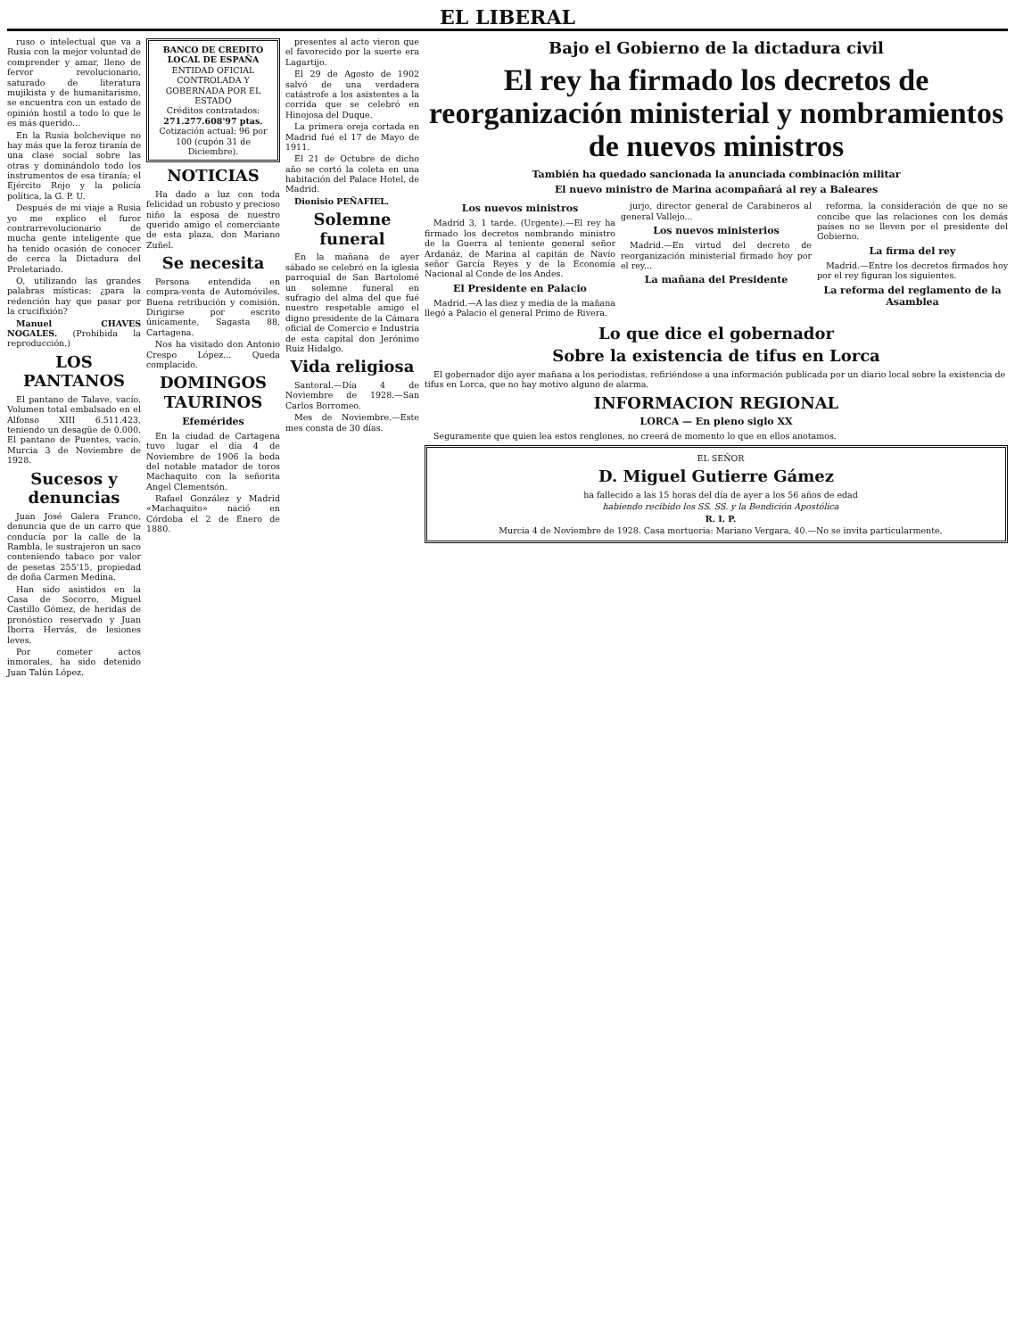EL LIBERAL
ruso o intelectual que va a Rusia con la mejor voluntad de comprender y amar, lleno de fervor revolucionario, saturado de literatura mujikista y de humanitarismo, se encuentra con un estado de opinión hostil a todo lo que le es más querido...
En la Rusia bolchevique no hay más que la feroz tiranía de una clase social sobre las otras y dominándolo todo los instrumentos de esa tiranía; el Ejército Rojo y la policía política, la G. P. U.
Después de mi viaje a Rusia yo me explico el furor contrarrevolucionario de mucha gente inteligente que ha tenido ocasión de conocer de cerca la Dictadura del Proletariado.
O, utilizando las grandes palabras místicas: ¿para la redención hay que pasar por la crucifixión?
Manuel CHAVES NOGALES. (Prohibida la reproducción.)
LOS PANTANOS
El pantano de Talave, vacío. Volumen total embalsado en el Alfonso XIII 6.511.423, teniendo un desagüe de 0.000. El pantano de Puentes, vacío. Murcia 3 de Noviembre de 1928.
Sucesos y denuncias
Juan José Galera Franco, denuncia que de un carro que conducía por la calle de la Rambla, le sustrajeron un saco conteniendo tabaco por valor de pesetas 255'15, propiedad de doña Carmen Medina.
Han sido asistidos en la Casa de Socorro, Miguel Castillo Gómez, de heridas de pronóstico reservado y Juan Iborra Hervás, de lesiones leves.
Por cometer actos inmorales, ha sido detenido Juan Talún López.
BANCO DE CREDITO LOCAL DE ESPAÑA
ENTIDAD OFICIAL CONTROLADA Y GOBERNADA POR EL ESTADO
Créditos contratados:
271.277.608'97 ptas.
Cotización actual: 96 por 100 (cupón 31 de Diciembre).
NOTICIAS
Ha dado a luz con toda felicidad un robusto y precioso niño la esposa de nuestro querido amigo el comerciante de esta plaza, don Mariano Zuñel.
Se necesita
Persona entendida en compra-venta de Automóviles. Buena retribución y comisión. Dirigirse por escrito únicamente, Sagasta 88, Cartagena.
Nos ha visitado don Antonio Crespo López... Queda complacido.
DOMINGOS TAURINOS
Efemérides
En la ciudad de Cartagena tuvo lugar el día 4 de Noviembre de 1906 la boda del notable matador de toros Machaquito con la señorita Angel Clementsón.
Rafael González y Madrid «Machaquito» nació en Córdoba el 2 de Enero de 1880.
presentes al acto vieron que el favorecido por la suerte era Lagartijo.
El 29 de Agosto de 1902 salvó de una verdadera catástrofe a los asistentes a la corrida que se celebró en Hinojosa del Duque.
La primera oreja cortada en Madrid fué el 17 de Mayo de 1911.
El 21 de Octubre de dicho año se cortó la coleta en una habitación del Palace Hotel, de Madrid.
Dionisio PEÑAFIEL.
Solemne funeral
En la mañana de ayer sábado se celebró en la iglesia parroquial de San Bartolomé un solemne funeral en sufragio del alma del que fué nuestro respetable amigo el digno presidente de la Cámara oficial de Comercio e Industria de esta capital don Jerónimo Ruiz Hidalgo.
Vida religiosa
Santoral.—Día 4 de Noviembre de 1928.—San Carlos Borromeo.
Mes de Noviembre.—Este mes consta de 30 días.
Bajo el Gobierno de la dictadura civil
El rey ha firmado los decretos de reorganización ministerial y nombramientos de nuevos ministros
También ha quedado sancionada la anunciada combinación militar
El nuevo ministro de Marina acompañará al rey a Baleares
Los nuevos ministros
Madrid 3, 1 tarde. (Urgente).—El rey ha firmado los decretos nombrando ministro de la Guerra al teniente general señor Ardanáz, de Marina al capitán de Navío señor García Reyes y de la Economía Nacional al Conde de los Andes.
El Presidente en Palacio
Madrid.—A las diez y media de la mañana llegó a Palacio el general Primo de Rivera.
jurjo, director general de Carabineros al general Vallejo...
Los nuevos ministerios
Madrid.—En virtud del decreto de reorganización ministerial firmado hoy por el rey...
La mañana del Presidente
reforma, la consideración de que no se concibe que las relaciones con los demás países no se lleven por el presidente del Gobierno.
La firma del rey
Madrid.—Entre los decretos firmados hoy por el rey figuran los siguientes.
La reforma del reglamento de la Asamblea
Lo que dice el gobernador
Sobre la existencia de tifus en Lorca
El gobernador dijo ayer mañana a los periodistas, refiriéndose a una información publicada por un diario local sobre la existencia de tifus en Lorca, que no hay motivo alguno de alarma.
INFORMACION REGIONAL
LORCA — En pleno siglo XX
Seguramente que quien lea estos renglones, no creerá de momento lo que en ellos anotamos.
EL SEÑOR
D. Miguel Gutierre Gámez
ha fallecido a las 15 horas del día de ayer a los 56 años de edad
habiendo recibido los SS. SS. y la Bendición Apostólica
R. I. P.
Murcia 4 de Noviembre de 1928. Casa mortuoria: Mariano Vergara, 40.—No se invita particularmente.